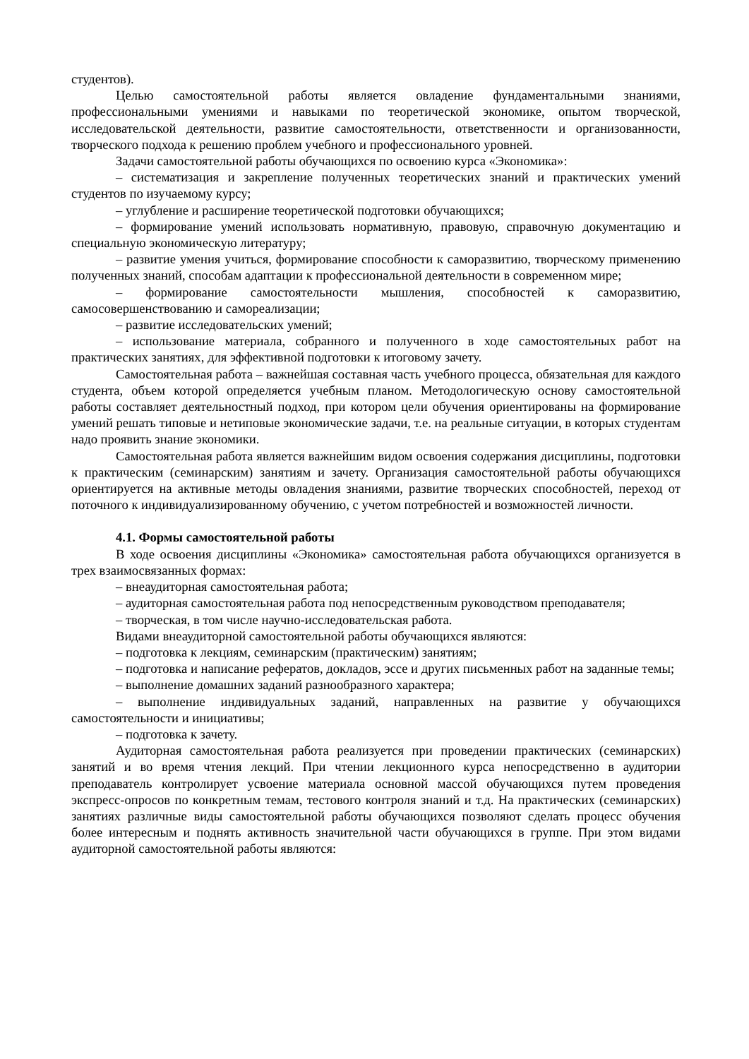студентов).
Целью самостоятельной работы является овладение фундаментальными знаниями, профессиональными умениями и навыками по теоретической экономике, опытом творческой, исследовательской деятельности, развитие самостоятельности, ответственности и организованности, творческого подхода к решению проблем учебного и профессионального уровней.
Задачи самостоятельной работы обучающихся по освоению курса «Экономика»:
– систематизация и закрепление полученных теоретических знаний и практических умений студентов по изучаемому курсу;
– углубление и расширение теоретической подготовки обучающихся;
– формирование умений использовать нормативную, правовую, справочную документацию и специальную экономическую литературу;
– развитие умения учиться, формирование способности к саморазвитию, творческому применению полученных знаний, способам адаптации к профессиональной деятельности в современном мире;
– формирование самостоятельности мышления, способностей к саморазвитию, самосовершенствованию и самореализации;
– развитие исследовательских умений;
– использование материала, собранного и полученного в ходе самостоятельных работ на практических занятиях, для эффективной подготовки к итоговому зачету.
Самостоятельная работа – важнейшая составная часть учебного процесса, обязательная для каждого студента, объем которой определяется учебным планом. Методологическую основу самостоятельной работы составляет деятельностный подход, при котором цели обучения ориентированы на формирование умений решать типовые и нетиповые экономические задачи, т.е. на реальные ситуации, в которых студентам надо проявить знание экономики.
Самостоятельная работа является важнейшим видом освоения содержания дисциплины, подготовки к практическим (семинарским) занятиям и зачету. Организация самостоятельной работы обучающихся ориентируется на активные методы овладения знаниями, развитие творческих способностей, переход от поточного к индивидуализированному обучению, с учетом потребностей и возможностей личности.
4.1. Формы самостоятельной работы
В ходе освоения дисциплины «Экономика» самостоятельная работа обучающихся организуется в трех взаимосвязанных формах:
– внеаудиторная самостоятельная работа;
– аудиторная самостоятельная работа под непосредственным руководством преподавателя;
– творческая, в том числе научно-исследовательская работа.
Видами внеаудиторной самостоятельной работы обучающихся являются:
– подготовка к лекциям, семинарским (практическим) занятиям;
– подготовка и написание рефератов, докладов, эссе и других письменных работ на заданные темы;
– выполнение домашних заданий разнообразного характера;
– выполнение индивидуальных заданий, направленных на развитие у обучающихся самостоятельности и инициативы;
– подготовка к зачету.
Аудиторная самостоятельная работа реализуется при проведении практических (семинарских) занятий и во время чтения лекций. При чтении лекционного курса непосредственно в аудитории преподаватель контролирует усвоение материала основной массой обучающихся путем проведения экспресс-опросов по конкретным темам, тестового контроля знаний и т.д. На практических (семинарских) занятиях различные виды самостоятельной работы обучающихся позволяют сделать процесс обучения более интересным и поднять активность значительной части обучающихся в группе. При этом видами аудиторной самостоятельной работы являются: